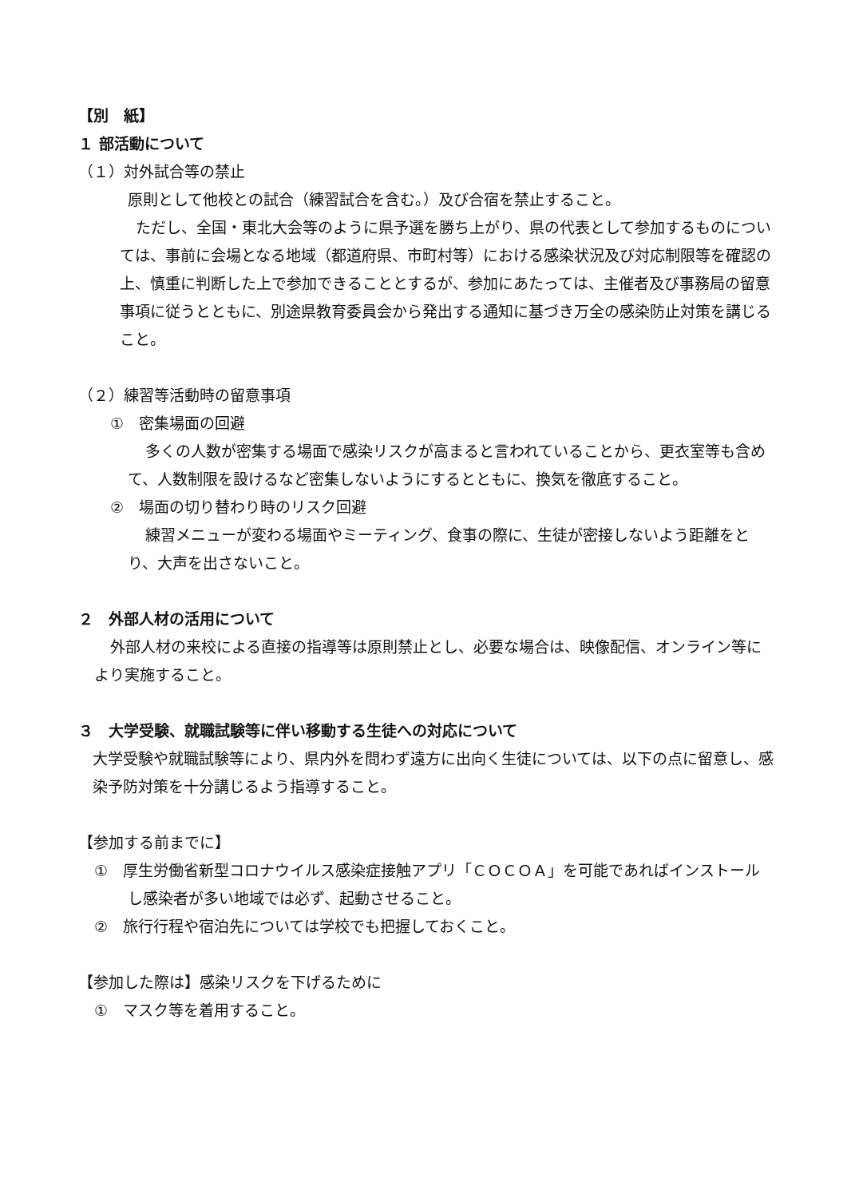【別　紙】
１ 部活動について
（１）対外試合等の禁止
原則として他校との試合（練習試合を含む。）及び合宿を禁止すること。
ただし、全国・東北大会等のように県予選を勝ち上がり、県の代表として参加するものについては、事前に会場となる地域（都道府県、市町村等）における感染状況及び対応制限等を確認の上、慎重に判断した上で参加できることとするが、参加にあたっては、主催者及び事務局の留意事項に従うとともに、別途県教育委員会から発出する通知に基づき万全の感染防止対策を講じること。
（２）練習等活動時の留意事項
①　密集場面の回避
多くの人数が密集する場面で感染リスクが高まると言われていることから、更衣室等も含めて、人数制限を設けるなど密集しないようにするとともに、換気を徹底すること。
②　場面の切り替わり時のリスク回避
練習メニューが変わる場面やミーティング、食事の際に、生徒が密接しないよう距離をとり、大声を出さないこと。
２　外部人材の活用について
外部人材の来校による直接の指導等は原則禁止とし、必要な場合は、映像配信、オンライン等により実施すること。
３　大学受験、就職試験等に伴い移動する生徒への対応について
大学受験や就職試験等により、県内外を問わず遠方に出向く生徒については、以下の点に留意し、感染予防対策を十分講じるよう指導すること。
【参加する前までに】
①　厚生労働省新型コロナウイルス感染症接触アプリ「ＣＯＣＯＡ」を可能であればインストールし感染者が多い地域では必ず、起動させること。
②　旅行行程や宿泊先については学校でも把握しておくこと。
【参加した際は】感染リスクを下げるために
①　マスク等を着用すること。